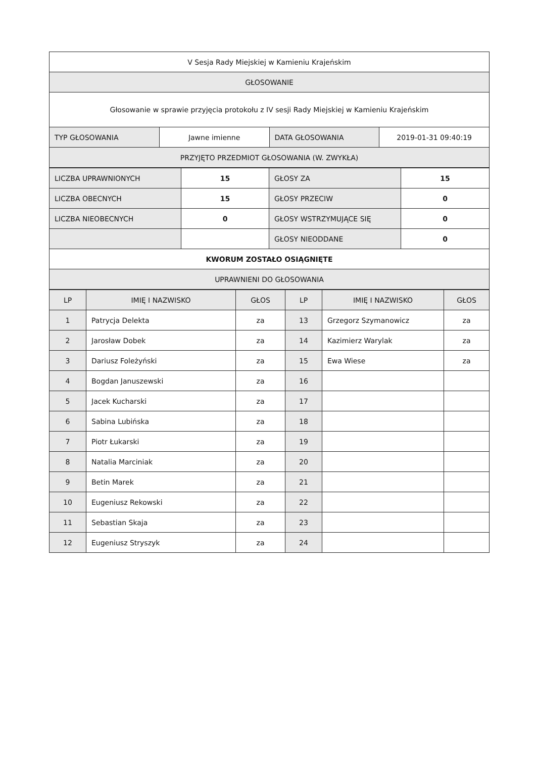| V Sesja Rady Miejskiej w Kamieniu Krajeńskim | | | |
| GŁOSOWANIE | | | |
| Głosowanie w sprawie przyjęcia protokołu z IV sesji Rady Miejskiej w Kamieniu Krajeńskim | | | |
| TYP GŁOSOWANIA | Jawne imienne | DATA GŁOSOWANIA | 2019-01-31 09:40:19 |
| PRZYJĘTO PRZEDMIOT GŁOSOWANIA (W. ZWYKŁA) | | | |
| LICZBA UPRAWNIONYCH | 15 | GŁOSY ZA | 15 |
| LICZBA OBECNYCH | 15 | GŁOSY PRZECIW | 0 |
| LICZBA NIEOBECNYCH | 0 | GŁOSY WSTRZYMUJĄCE SIĘ | 0 |
| | | GŁOSY NIEODDANE | 0 |
| KWORUM ZOSTAŁO OSIĄGNIĘTE | | | |
| UPRAWNIENI DO GŁOSOWANIA | | | |
| LP | IMIĘ I NAZWISKO | GŁOS | LP | IMIĘ I NAZWISKO | GŁOS |
| --- | --- | --- | --- | --- | --- |
| 1 | Patrycja Delekta | za | 13 | Grzegorz Szymanowicz | za |
| 2 | Jarosław Dobek | za | 14 | Kazimierz Warylak | za |
| 3 | Dariusz Foleżyński | za | 15 | Ewa Wiese | za |
| 4 | Bogdan Januszewski | za | 16 | | |
| 5 | Jacek Kucharski | za | 17 | | |
| 6 | Sabina Lubińska | za | 18 | | |
| 7 | Piotr Łukarski | za | 19 | | |
| 8 | Natalia Marciniak | za | 20 | | |
| 9 | Betin Marek | za | 21 | | |
| 10 | Eugeniusz Rekowski | za | 22 | | |
| 11 | Sebastian Skaja | za | 23 | | |
| 12 | Eugeniusz Stryszyk | za | 24 | | |